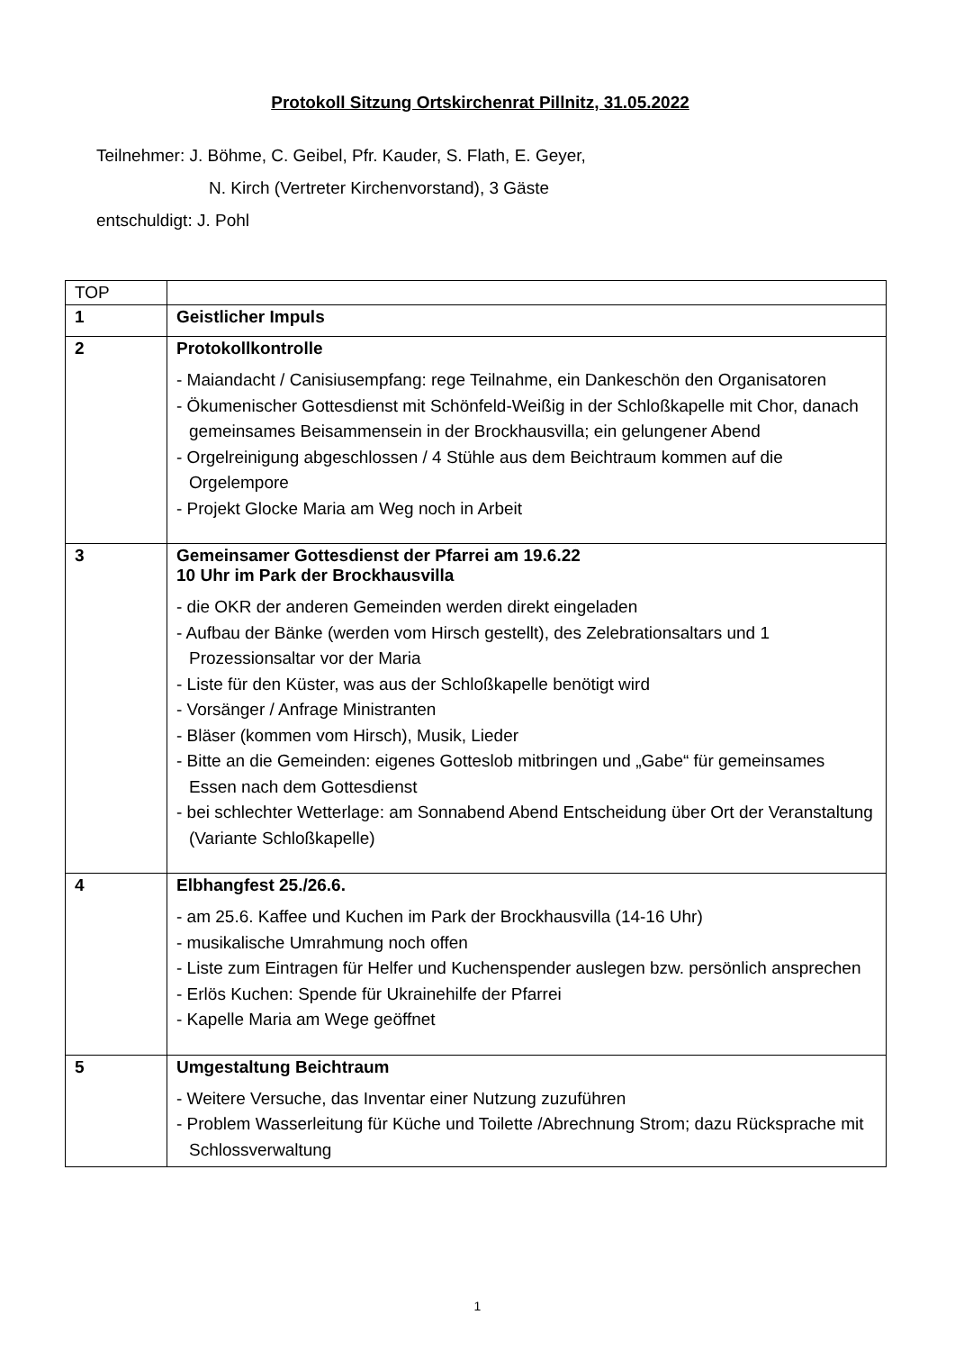Protokoll Sitzung Ortskirchenrat Pillnitz, 31.05.2022
Teilnehmer: J. Böhme, C. Geibel, Pfr. Kauder, S. Flath, E. Geyer,
N. Kirch (Vertreter Kirchenvorstand), 3 Gäste
entschuldigt: J. Pohl
| TOP | |
| 1 | Geistlicher Impuls |
| 2 | Protokollkontrolle - Maiandacht / Canisiusempfang: rege Teilnahme, ein Dankeschön den Organisatoren - Ökumenischer Gottesdienst mit Schönfeld-Weißig in der Schloßkapelle mit Chor, danach gemeinsames Beisammensein in der Brockhausvilla; ein gelungener Abend - Orgelreinigung abgeschlossen / 4 Stühle aus dem Beichtraum kommen auf die Orgelempore - Projekt Glocke Maria am Weg noch in Arbeit |
| 3 | Gemeinsamer Gottesdienst der Pfarrei am 19.6.22 10 Uhr im Park der Brockhausvilla - die OKR der anderen Gemeinden werden direkt eingeladen - Aufbau der Bänke (werden vom Hirsch gestellt), des Zelebrationsaltars und 1 Prozessionsaltar vor der Maria - Liste für den Küster, was aus der Schloßkapelle benötigt wird - Vorsänger / Anfrage Ministranten - Bläser (kommen vom Hirsch), Musik, Lieder - Bitte an die Gemeinden: eigenes Gotteslob mitbringen und „Gabe“ für gemeinsames Essen nach dem Gottesdienst - bei schlechter Wetterlage: am Sonnabend Abend Entscheidung über Ort der Veranstaltung (Variante Schloßkapelle) |
| 4 | Elbhangfest 25./26.6. - am 25.6. Kaffee und Kuchen im Park der Brockhausvilla (14-16 Uhr) - musikalische Umrahmung noch offen - Liste zum Eintragen für Helfer und Kuchenspender auslegen bzw. persönlich ansprechen - Erlös Kuchen: Spende für Ukrainehilfe der Pfarrei - Kapelle Maria am Wege geöffnet |
| 5 | Umgestaltung Beichtraum - Weitere Versuche, das Inventar einer Nutzung zuzuführen - Problem Wasserleitung für Küche und Toilette /Abrechnung Strom; dazu Rücksprache mit Schlossverwaltung |
1